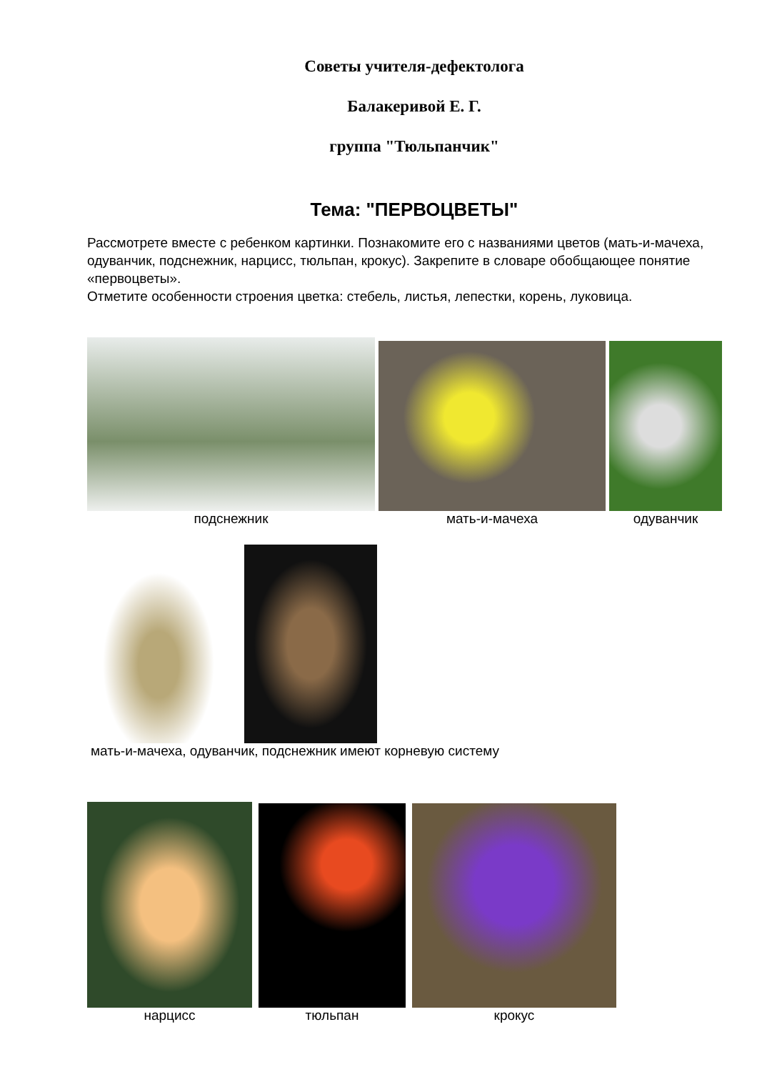Советы учителя-дефектолога
Балакеривой Е. Г.
группа "Тюльпанчик"
Тема: "ПЕРВОЦВЕТЫ"
Рассмотрете вместе с ребенком картинки. Познакомите его с названиями цветов (мать-и-мачеха, одуванчик, подснежник, нарцисс, тюльпан, крокус). Закрепите в словаре обобщающее понятие «первоцветы».
Отметите особенности строения цветка: стебель, листья, лепестки, корень, луковица.
подснежник
мать-и-мачеха
одуванчик
мать-и-мачеха, одуванчик, подснежник имеют корневую систему
нарцисс
тюльпан
крокус